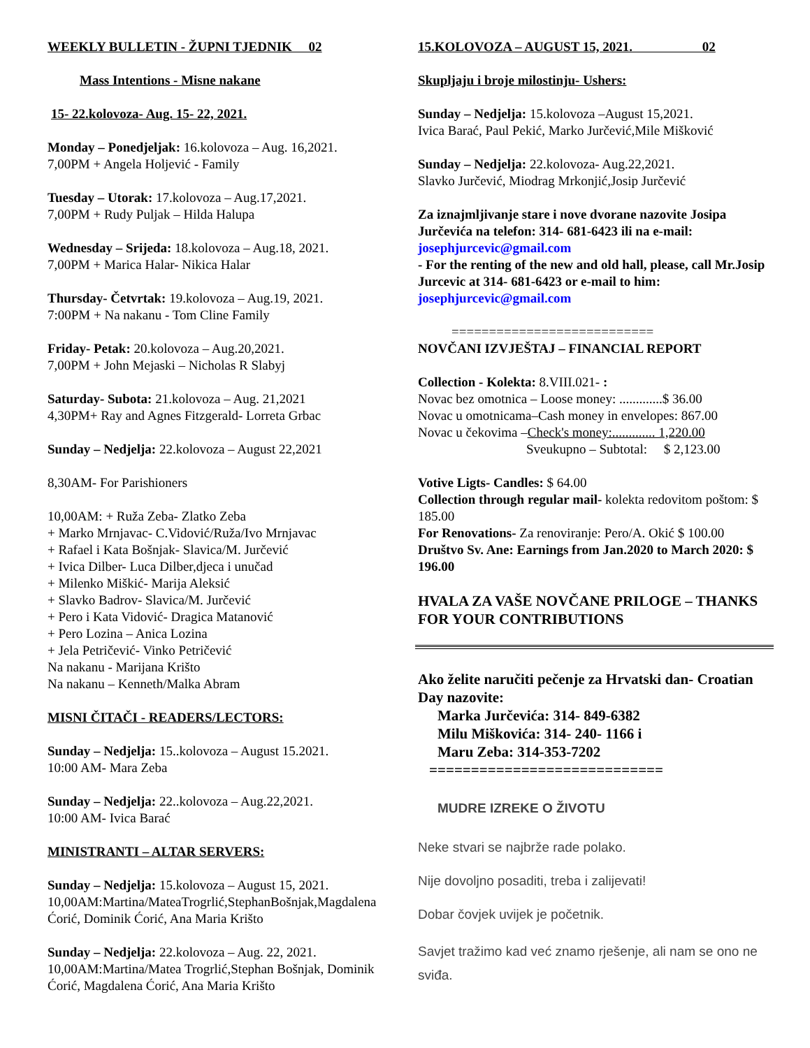WEEKLY BULLETIN - ŽUPNI TJEDNIK 02
Mass Intentions - Misne nakane
15- 22.kolovoza- Aug. 15- 22, 2021.
Monday – Ponedjeljak: 16.kolovoza – Aug. 16,2021.
7,00PM + Angela Holjević - Family
Tuesday – Utorak: 17.kolovoza – Aug.17,2021.
7,00PM + Rudy Puljak – Hilda Halupa
Wednesday – Srijeda: 18.kolovoza – Aug.18, 2021.
7,00PM + Marica Halar- Nikica Halar
Thursday- Četvrtak: 19.kolovoza – Aug.19, 2021.
7:00PM + Na nakanu - Tom Cline Family
Friday- Petak: 20.kolovoza – Aug.20,2021.
7,00PM + John Mejaski – Nicholas R Slabyj
Saturday- Subota: 21.kolovoza – Aug. 21,2021
4,30PM+ Ray and Agnes Fitzgerald- Lorreta Grbac
Sunday – Nedjelja: 22.kolovoza – August 22,2021
8,30AM- For Parishioners
10,00AM: + Ruža Zeba- Zlatko Zeba
+ Marko Mrnjavac- C.Vidović/Ruža/Ivo Mrnjavac
+ Rafael i Kata Bošnjak- Slavica/M. Jurčević
+ Ivica Dilber- Luca Dilber,djeca i unučad
+ Milenko Miškić- Marija Aleksić
+ Slavko Badrov- Slavica/M. Jurčević
+ Pero i Kata Vidović- Dragica Matanović
+ Pero Lozina – Anica Lozina
+ Jela Petričević- Vinko Petričević
Na nakanu - Marijana Krišto
Na nakanu – Kenneth/Malka Abram
MISNI ČITAČI - READERS/LECTORS:
Sunday – Nedjelja: 15..kolovoza – August 15.2021.
10:00 AM- Mara Zeba
Sunday – Nedjelja: 22..kolovoza – Aug.22,2021.
10:00 AM- Ivica Barać
MINISTRANTI – ALTAR SERVERS:
Sunday – Nedjelja: 15.kolovoza – August 15, 2021.
10,00AM:Martina/MateaTrogrlić,StephanBošnjak,Magdalena Ćorić, Dominik Ćorić, Ana Maria Krišto
Sunday – Nedjelja: 22.kolovoza – Aug. 22, 2021.
10,00AM:Martina/Matea Trogrlić,Stephan Bošnjak, Dominik Ćorić, Magdalena Ćorić, Ana Maria Krišto
15.KOLOVOZA – AUGUST 15, 2021. 02
Skupljaju i broje milostinju- Ushers:
Sunday – Nedjelja: 15.kolovoza –August 15,2021.
Ivica Barać, Paul Pekić, Marko Jurčević,Mile Mišković
Sunday – Nedjelja: 22.kolovoza- Aug.22,2021.
Slavko Jurčević, Miodrag Mrkonjić,Josip Jurčević
Za iznajmljivanje stare i nove dvorane nazovite Josipa Jurčevića na telefon: 314- 681-6423 ili na e-mail: josephjurcevic@gmail.com
- For the renting of the new and old hall, please, call Mr.Josip Jurcevic at 314- 681-6423 or e-mail to him: josephjurcevic@gmail.com
===========================
NOVČANI IZVJEŠTAJ – FINANCIAL REPORT
Collection - Kolekta: 8.VIII.021- :
Novac bez omotnica – Loose money: .............$ 36.00
Novac u omotnicama–Cash money in envelopes: 867.00
Novac u čekovima –Check's money:............. 1,220.00
Sveukupno – Subtotal: $ 2,123.00
Votive Ligts- Candles: $ 64.00
Collection through regular mail- kolekta redovitom poštom: $ 185.00
For Renovations- Za renoviranje: Pero/A. Okić $ 100.00
Društvo Sv. Ane: Earnings from Jan.2020 to March 2020: $ 196.00
HVALA ZA VAŠE NOVČANE PRILOGE – THANKS FOR YOUR CONTRIBUTIONS
Ako želite naručiti pečenje za Hrvatski dan- Croatian Day nazovite:
Marka Jurčevića: 314- 849-6382
Milu Miškovića: 314- 240- 1166 i
Maru Zeba: 314-353-7202
============================
MUDRE IZREKE O ŽIVOTU
Neke stvari se najbrže rade polako.
Nije dovoljno posaditi, treba i zalijevati!
Dobar čovjek uvijek je početnik.
Savjet tražimo kad već znamo rješenje, ali nam se ono ne sviđa.